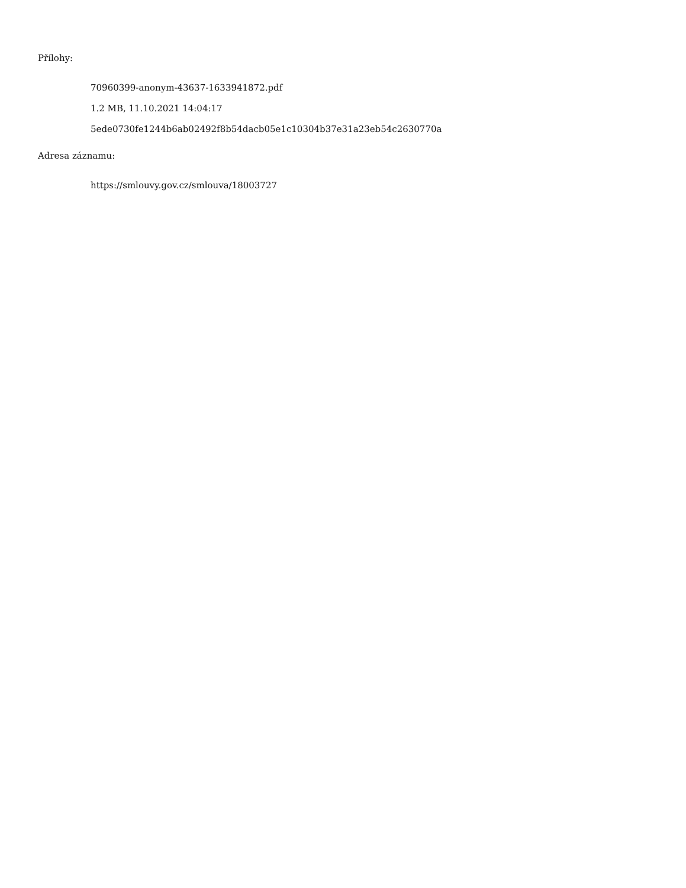Přílohy:
70960399-anonym-43637-1633941872.pdf
1.2 MB, 11.10.2021 14:04:17
5ede0730fe1244b6ab02492f8b54dacb05e1c10304b37e31a23eb54c2630770a
Adresa záznamu:
https://smlouvy.gov.cz/smlouva/18003727